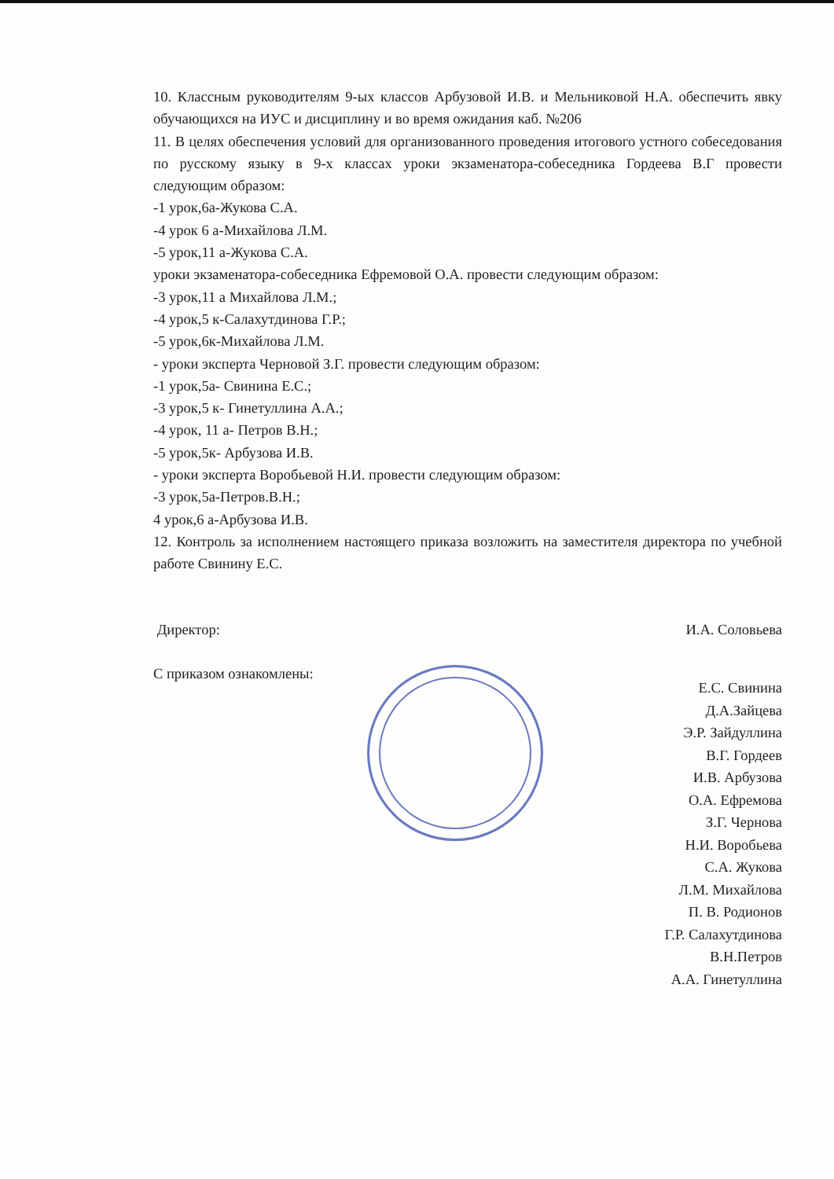10. Классным руководителям 9-ых классов Арбузовой И.В. и Мельниковой Н.А. обеспечить явку обучающихся на ИУС и дисциплину и во время ожидания каб. №206
11. В целях обеспечения условий для организованного проведения итогового устного собеседования по русскому языку в 9-х классах уроки экзаменатора-собеседника Гордеева В.Г провести следующим образом:
-1 урок,6а-Жукова С.А.
-4 урок 6 а-Михайлова Л.М.
-5 урок,11 а-Жукова С.А.
уроки экзаменатора-собеседника Ефремовой О.А. провести следующим образом:
-3 урок,11 а Михайлова Л.М.;
-4 урок,5 к-Салахутдинова Г.Р.;
-5 урок,6к-Михайлова Л.М.
- уроки эксперта Черновой З.Г. провести следующим образом:
-1 урок,5а- Свинина Е.С.;
-3 урок,5 к- Гинетуллина А.А.;
-4 урок, 11 а- Петров В.Н.;
-5 урок,5к- Арбузова И.В.
- уроки эксперта Воробьевой Н.И. провести следующим образом:
-3 урок,5а-Петров.В.Н.;
4 урок,6 а-Арбузова И.В.
12. Контроль за исполнением настоящего приказа возложить на заместителя директора по учебной работе Свинину Е.С.
Директор: И.А. Соловьева
С приказом ознакомлены:
Е.С. Свинина
Д.А.Зайцева
Э.Р. Зайдуллина
В.Г. Гордеев
И.В. Арбузова
О.А. Ефремова
З.Г. Чернова
Н.И. Воробьева
С.А. Жукова
Л.М. Михайлова
П. В. Родионов
Г.Р. Салахутдинова
В.Н.Петров
А.А. Гинетуллина